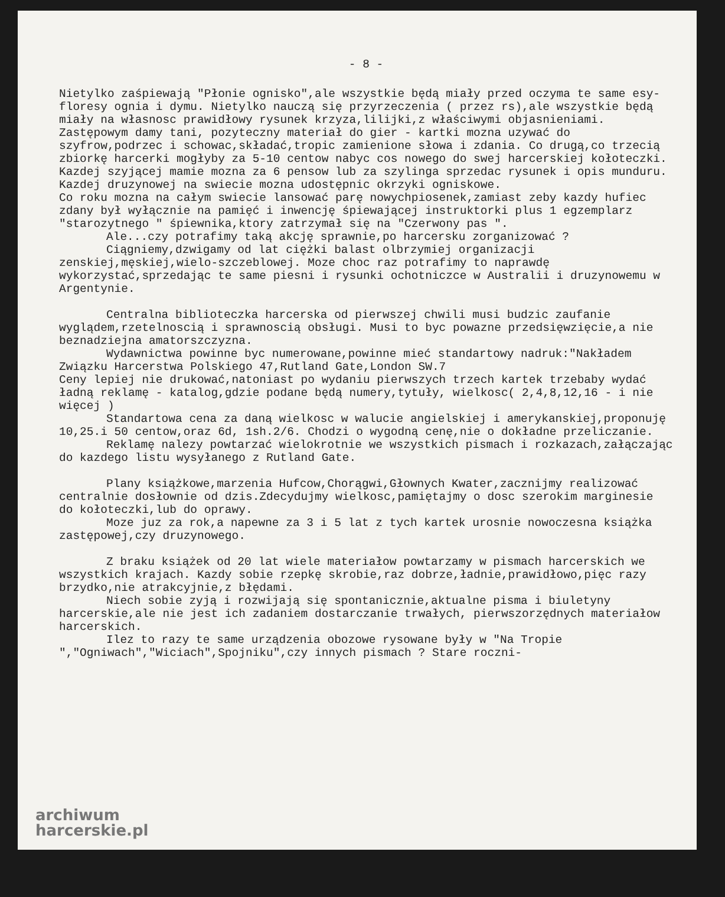- 8 -
Nietylko zaśpiewają "Płonie ognisko",ale wszystkie będą miały przed oczyma te same esy-floresy ognia i dymu. Nietylko nauczą się przyrzeczenia ( przez rs),ale wszystkie będą miały na własnosc prawidłowy rysunek krzyza,lilijki,z właściwymi objasnieniami.
Zastępowym damy tani, pozyteczny materiał do gier - kartki mozna uzywać do szyfrow,podrzec i schowac,składać,tropic zamienione słowa i zdania. Co drugą,co trzecią zbiorkę harcerki mogłyby za 5-10 centow nabyc cos nowego do swej harcerskiej kołoteczki.
Kazdej szyjącej mamie mozna za 6 pensow lub za szylinga sprzedac rysunek i opis munduru.
Kazdej druzynowej na swiecie mozna udostępnic okrzyki ogniskowe.
Co roku mozna na całym swiecie lansować parę nowychpiosenek,zamiast zeby kazdy hufiec zdany był wyłącznie na pamięć i inwencję śpiewającej instruktorki plus 1 egzemplarz "starozytnego " śpiewnika,ktory zatrzymał się na "Czerwony pas ".
Ale...czy potrafimy taką akcję sprawnie,po harcersku zorganizować ?
Ciągniemy,dzwigamy od lat ciężki balast olbrzymiej organizacji zenskiej,męskiej,wielo-szczeblowej. Moze choc raz potrafimy to naprawdę wykorzystać,sprzedając te same piesni i rysunki ochotniczce w Australii i druzynowemu w Argentynie.
Centralna biblioteczka harcerska od pierwszej chwili musi budzic zaufanie wyglądem,rzetelnoscią i sprawnoscią obsługi. Musi to byc powazne przedsięwzięcie,a nie beznadziejna amatorszczyzna.
Wydawnictwa powinne byc numerowane,powinne mieć standartowy nadruk:"Nakładem Związku Harcerstwa Polskiego 47,Rutland Gate,London SW.7
Ceny lepiej nie drukować,natoniast po wydaniu pierwszych trzech kartek trzebaby wydać ładną reklamę - katalog,gdzie podane będą numery,tytuły, wielkosc( 2,4,8,12,16 - i nie więcej )
Standartowa cena za daną wielkosc w walucie angielskiej i amerykanskiej,proponuję 10,25.i 50 centow,oraz 6d, 1sh.2/6. Chodzi o wygodną cenę,nie o dokładne przeliczanie.
Reklamę nalezy powtarzać wielokrotnie we wszystkich pismach i rozkazach,załączając do kazdego listu wysyłanego z Rutland Gate.
Plany książkowe,marzenia Hufcow,Chorągwi,Głownych Kwater,zacznijmy realizować centralnie dosłownie od dzis.Zdecydujmy wielkosc,pamiętajmy o dosc szerokim marginesie do kołoteczki,lub do oprawy.
Moze juz za rok,a napewne za 3 i 5 lat z tych kartek urosnie nowoczesna książka zastępowej,czy druzynowego.
Z braku książek od 20 lat wiele materiałow powtarzamy w pismach harcerskich we wszystkich krajach. Kazdy sobie rzepkę skrobie,raz dobrze,ładnie,prawidłowo,pięc razy brzydko,nie atrakcyjnie,z błędami.
Niech sobie zyją i rozwijają się spontanicznie,aktualne pisma i biuletyny harcerskie,ale nie jest ich zadaniem dostarczanie trwałych, pierwszorzędnych materiałow harcerskich.
Ilez to razy te same urządzenia obozowe rysowane były w "Na Tropie ","Ogniwach","Wiciach",Spojniku",czy innych pismach ? Stare roczni-
archiwum
harcerskie.pl